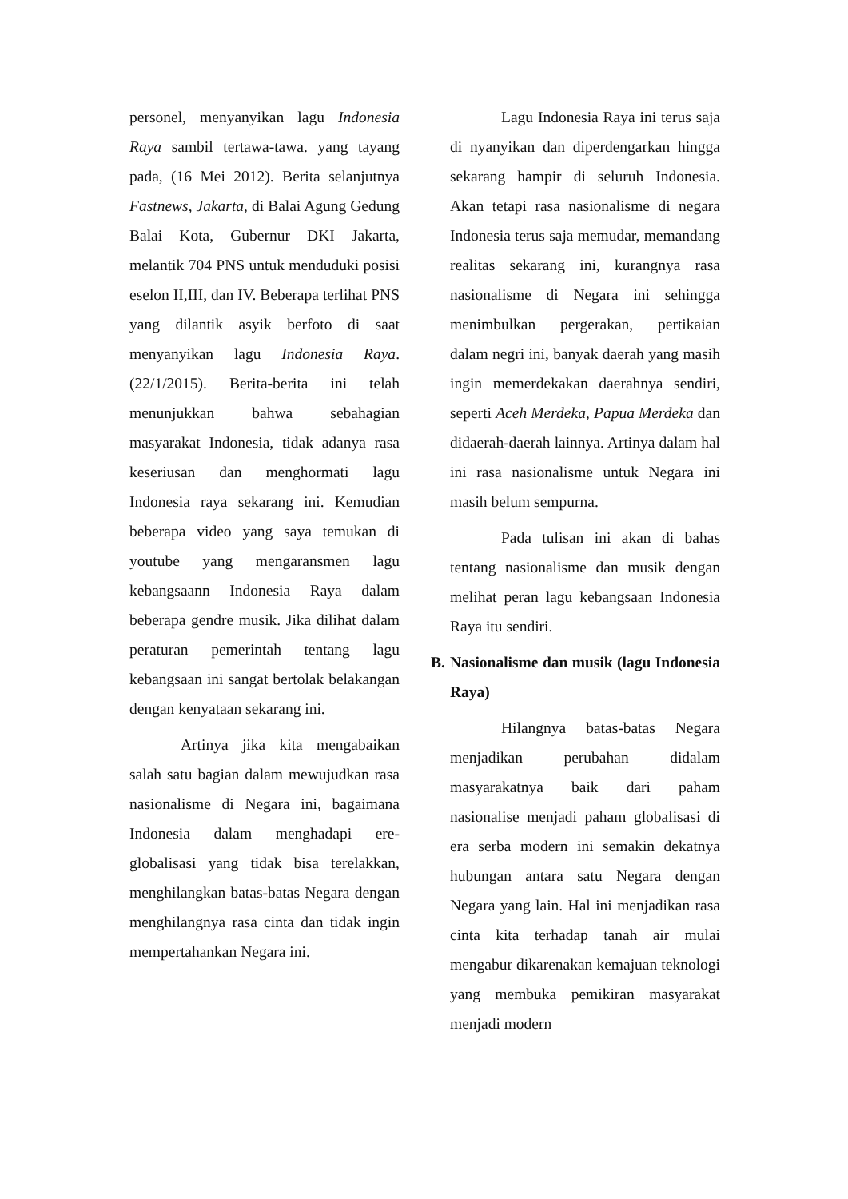personel, menyanyikan lagu Indonesia Raya sambil tertawa-tawa. yang tayang pada, (16 Mei 2012). Berita selanjutnya Fastnews, Jakarta, di Balai Agung Gedung Balai Kota, Gubernur DKI Jakarta, melantik 704 PNS untuk menduduki posisi eselon II,III, dan IV. Beberapa terlihat PNS yang dilantik asyik berfoto di saat menyanyikan lagu Indonesia Raya. (22/1/2015). Berita-berita ini telah menunjukkan bahwa sebahagian masyarakat Indonesia, tidak adanya rasa keseriusan dan menghormati lagu Indonesia raya sekarang ini. Kemudian beberapa video yang saya temukan di youtube yang mengaransmen lagu kebangsaann Indonesia Raya dalam beberapa gendre musik. Jika dilihat dalam peraturan pemerintah tentang lagu kebangsaan ini sangat bertolak belakangan dengan kenyataan sekarang ini.
Artinya jika kita mengabaikan salah satu bagian dalam mewujudkan rasa nasionalisme di Negara ini, bagaimana Indonesia dalam menghadapi ere-globalisasi yang tidak bisa terelakkan, menghilangkan batas-batas Negara dengan menghilangnya rasa cinta dan tidak ingin mempertahankan Negara ini.
Lagu Indonesia Raya ini terus saja di nyanyikan dan diperdengarkan hingga sekarang hampir di seluruh Indonesia. Akan tetapi rasa nasionalisme di negara Indonesia terus saja memudar, memandang realitas sekarang ini, kurangnya rasa nasionalisme di Negara ini sehingga menimbulkan pergerakan, pertikaian dalam negri ini, banyak daerah yang masih ingin memerdekakan daerahnya sendiri, seperti Aceh Merdeka, Papua Merdeka dan didaerah-daerah lainnya. Artinya dalam hal ini rasa nasionalisme untuk Negara ini masih belum sempurna.
Pada tulisan ini akan di bahas tentang nasionalisme dan musik dengan melihat peran lagu kebangsaan Indonesia Raya itu sendiri.
B. Nasionalisme dan musik (lagu Indonesia Raya)
Hilangnya batas-batas Negara menjadikan perubahan didalam masyarakatnya baik dari paham nasionalise menjadi paham globalisasi di era serba modern ini semakin dekatnya hubungan antara satu Negara dengan Negara yang lain. Hal ini menjadikan rasa cinta kita terhadap tanah air mulai mengabur dikarenakan kemajuan teknologi yang membuka pemikiran masyarakat menjadi modern